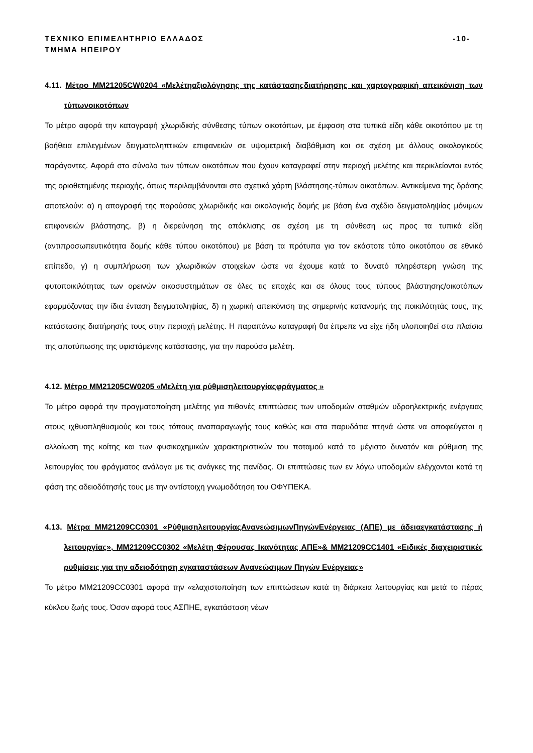ΤΕΧΝΙΚΟ ΕΠΙΜΕΛΗΤΗΡΙΟ ΕΛΛΑΔΟΣ
ΤΜΗΜΑ ΗΠΕΙΡΟΥ -10-
4.11. Μέτρο ΜΜ21205CW0204 «Μελέτηαξιολόγησης της κατάστασηςδιατήρησης και χαρτογραφική απεικόνιση των τύπωνοικοτόπων
Το μέτρο αφορά την καταγραφή χλωριδικής σύνθεσης τύπων οικοτόπων, με έμφαση στα τυπικά είδη κάθε οικοτόπου με τη βοήθεια επιλεγμένων δειγματοληπτικών επιφανειών σε υψομετρική διαβάθμιση και σε σχέση με άλλους οικολογικούς παράγοντες. Αφορά στο σύνολο των τύπων οικοτόπων που έχουν καταγραφεί στην περιοχή μελέτης και περικλείονται εντός της οριοθετημένης περιοχής, όπως περιλαμβάνονται στο σχετικό χάρτη βλάστησης-τύπων οικοτόπων. Αντικείμενα της δράσης αποτελούν: α) η απογραφή της παρούσας χλωριδικής και οικολογικής δομής με βάση ένα σχέδιο δειγματοληψίας μόνιμων επιφανειών βλάστησης, β) η διερεύνηση της απόκλισης σε σχέση με τη σύνθεση ως προς τα τυπικά είδη (αντιπροσωπευτικότητα δομής κάθε τύπου οικοτόπου) με βάση τα πρότυπα για τον εκάστοτε τύπο οικοτόπου σε εθνικό επίπεδο, γ) η συμπλήρωση των χλωριδικών στοιχείων ώστε να έχουμε κατά το δυνατό πληρέστερη γνώση της φυτοποικιλότητας των ορεινών οικοσυστημάτων σε όλες τις εποχές και σε όλους τους τύπους βλάστησης/οικοτόπων εφαρμόζοντας την ίδια ένταση δειγματοληψίας, δ) η χωρική απεικόνιση της σημερινής κατανομής της ποικιλότητάς τους, της κατάστασης διατήρησής τους στην περιοχή μελέτης. Η παραπάνω καταγραφή θα έπρεπε να είχε ήδη υλοποιηθεί στα πλαίσια της αποτύπωσης της υφιστάμενης κατάστασης, για την παρούσα μελέτη.
4.12. Μέτρο ΜΜ21205CW0205 «Μελέτη για ρύθμισηλειτουργίαςφράγματος »
Το μέτρο αφορά την πραγματοποίηση μελέτης για πιθανές επιπτώσεις των υποδομών σταθμών υδροηλεκτρικής ενέργειας στους ιχθυοπληθυσμούς και τους τόπους αναπαραγωγής τους καθώς και στα παρυδάτια πτηνά ώστε να αποφεύγεται η αλλοίωση της κοίτης και των φυσικοχημικών χαρακτηριστικών του ποταμού κατά το μέγιστο δυνατόν και ρύθμιση της λειτουργίας του φράγματος ανάλογα με τις ανάγκες της πανίδας. Οι επιπτώσεις των εν λόγω υποδομών ελέγχονται κατά τη φάση της αδειοδότησής τους με την αντίστοιχη γνωμοδότηση του ΟΦΥΠΕΚΑ.
4.13. Μέτρα ΜΜ21209CC0301 «ΡύθμισηλειτουργίαςΑνανεώσιμωνΠηγώνΕνέργειας (ΑΠΕ) με άδειαεγκατάστασης ή λειτουργίας», ΜΜ21209CC0302 «Μελέτη Φέρουσας Ικανότητας ΑΠΕ»& ΜΜ21209CC1401 «Ειδικές διαχειριστικές ρυθμίσεις για την αδειοδότηση εγκαταστάσεων Ανανεώσιμων Πηγών Ενέργειας»
Το μέτρο ΜΜ21209CC0301 αφορά την «ελαχιστοποίηση των επιπτώσεων κατά τη διάρκεια λειτουργίας και μετά το πέρας κύκλου ζωής τους. Όσον αφορά τους ΑΣΠΗΕ, εγκατάσταση νέων